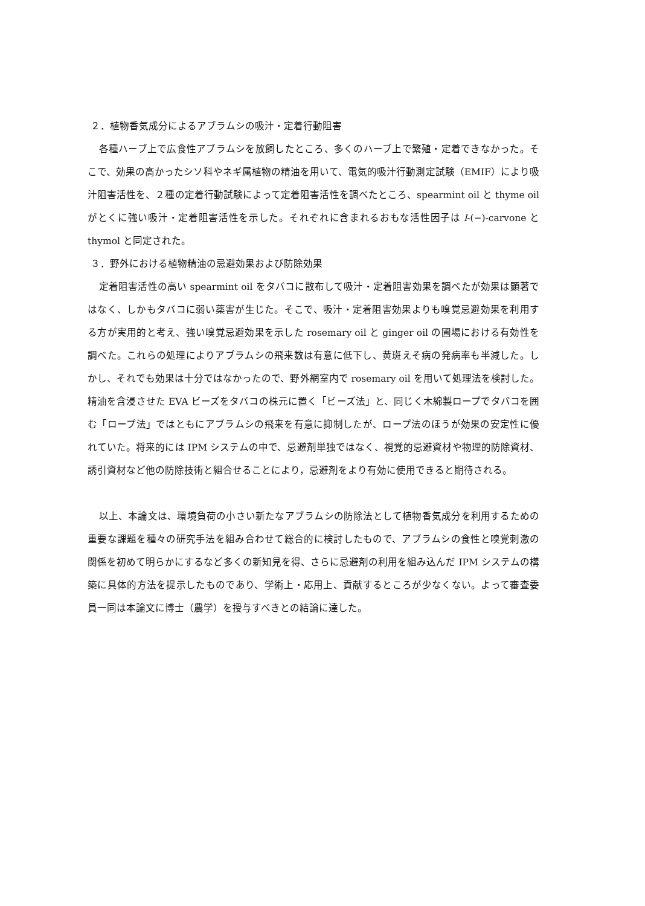２．植物香気成分によるアブラムシの吸汁・定着行動阻害
各種ハーブ上で広食性アブラムシを放飼したところ、多くのハーブ上で繁殖・定着できなかった。そこで、効果の高かったシソ科やネギ属植物の精油を用いて、電気的吸汁行動測定試験（EMIF）により吸汁阻害活性を、２種の定着行動試験によって定着阻害活性を調べたところ、spearmint oil と thyme oil がとくに強い吸汁・定着阻害活性を示した。それぞれに含まれるおもな活性因子は l-(−)-carvone と thymol と同定された。
３．野外における植物精油の忌避効果および防除効果
定着阻害活性の高い spearmint oil をタバコに散布して吸汁・定着阻害効果を調べたが効果は顕著ではなく、しかもタバコに弱い薬害が生じた。そこで、吸汁・定着阻害効果よりも嗅覚忌避効果を利用する方が実用的と考え、強い嗅覚忌避効果を示した rosemary oil と ginger oil の圃場における有効性を調べた。これらの処理によりアブラムシの飛来数は有意に低下し、黄斑えそ病の発病率も半減した。しかし、それでも効果は十分ではなかったので、野外網室内で rosemary oil を用いて処理法を検討した。精油を含浸させた EVA ビーズをタバコの株元に置く「ビーズ法」と、同じく木綿製ロープでタバコを囲む「ロープ法」ではともにアブラムシの飛来を有意に抑制したが、ロープ法のほうが効果の安定性に優れていた。将来的には IPM システムの中で、忌避剤単独ではなく、視覚的忌避資材や物理的防除資材、誘引資材など他の防除技術と組合せることにより，忌避剤をより有効に使用できると期待される。
以上、本論文は、環境負荷の小さい新たなアブラムシの防除法として植物香気成分を利用するための重要な課題を種々の研究手法を組み合わせて総合的に検討したもので、アブラムシの食性と嗅覚刺激の関係を初めて明らかにするなど多くの新知見を得、さらに忌避剤の利用を組み込んだ IPM システムの構築に具体的方法を提示したものであり、学術上・応用上、貢献するところが少なくない。よって審査委員一同は本論文に博士（農学）を授与すべきとの結論に達した。